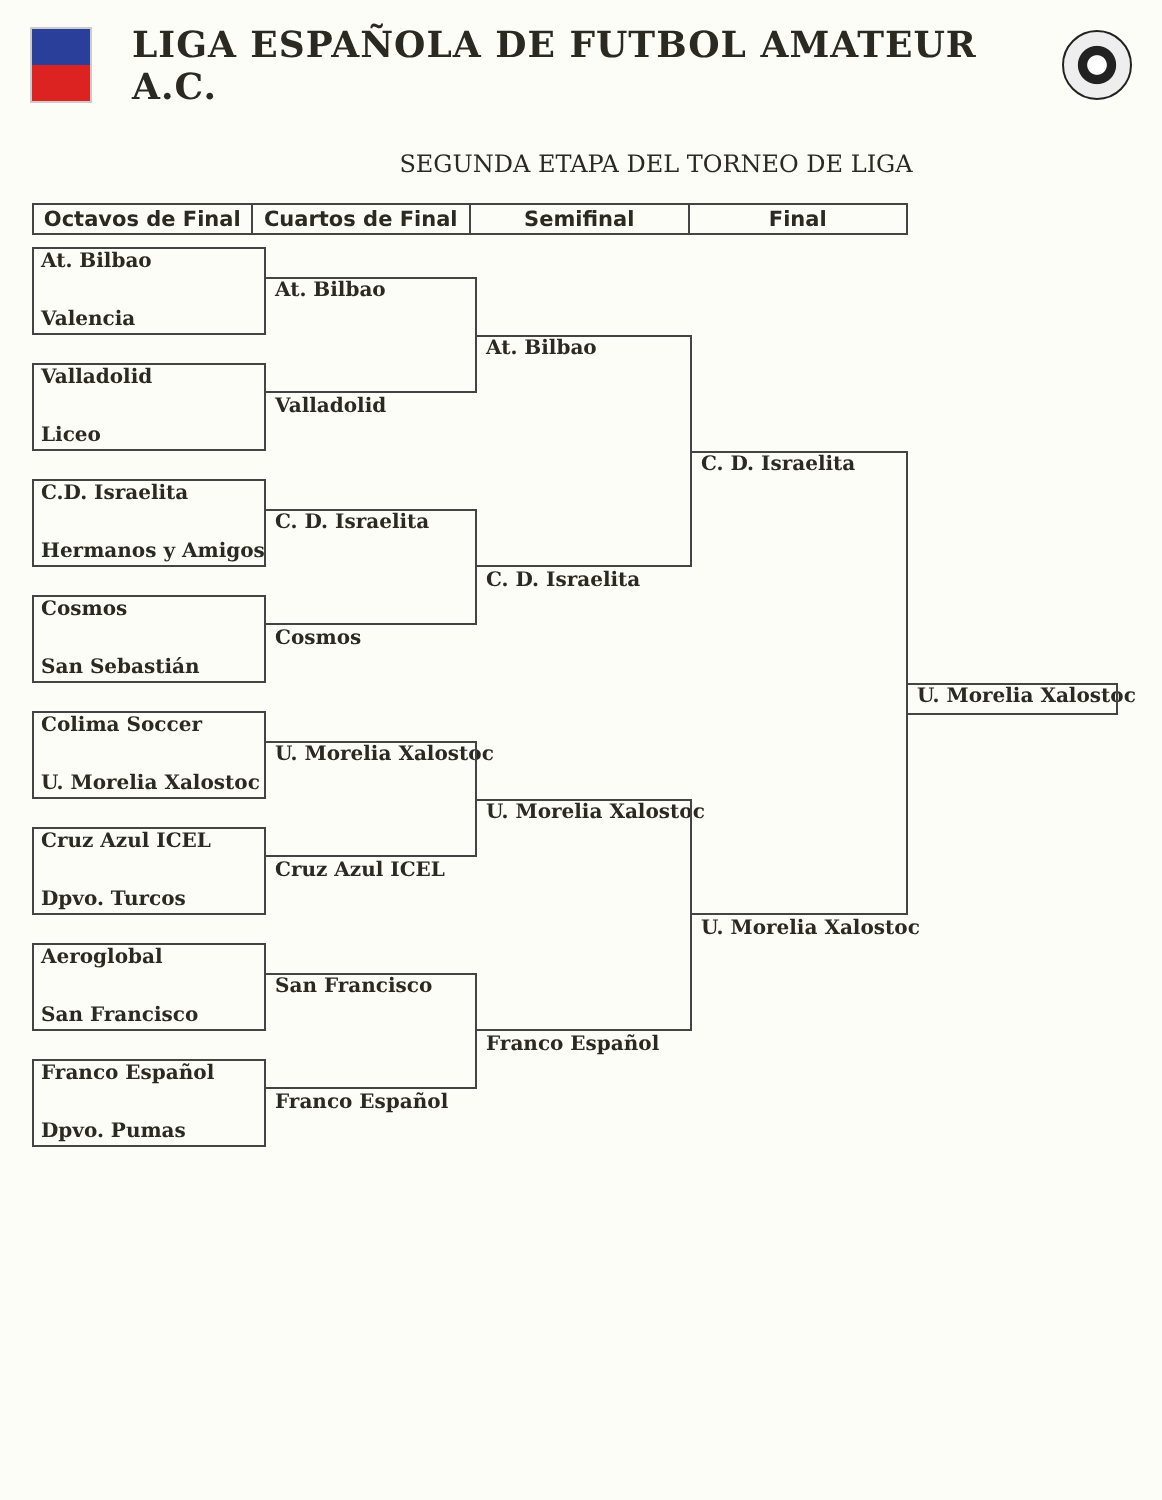LIGA ESPAÑOLA DE FUTBOL AMATEUR A.C.
SEGUNDA ETAPA DEL TORNEO DE LIGA
| Octavos de Final | Cuartos de Final | Semifinal | Final |
| --- | --- | --- | --- |
At. Bilbao
At. Bilbao
Valencia
At. Bilbao
Valladolid
Valladolid
Liceo
C. D. Israelita
C.D. Israelita
C. D. Israelita
Hermanos y Amigos
C. D. Israelita
Cosmos
Cosmos
San Sebastián
U. Morelia Xalostoc
Colima Soccer
U. Morelia Xalostoc
U. Morelia Xalostoc
U. Morelia Xalostoc
Cruz Azul ICEL
Cruz Azul ICEL
Dpvo. Turcos
U. Morelia Xalostoc
Aeroglobal
San Francisco
San Francisco
Franco Español
Franco Español
Franco Español
Dpvo. Pumas